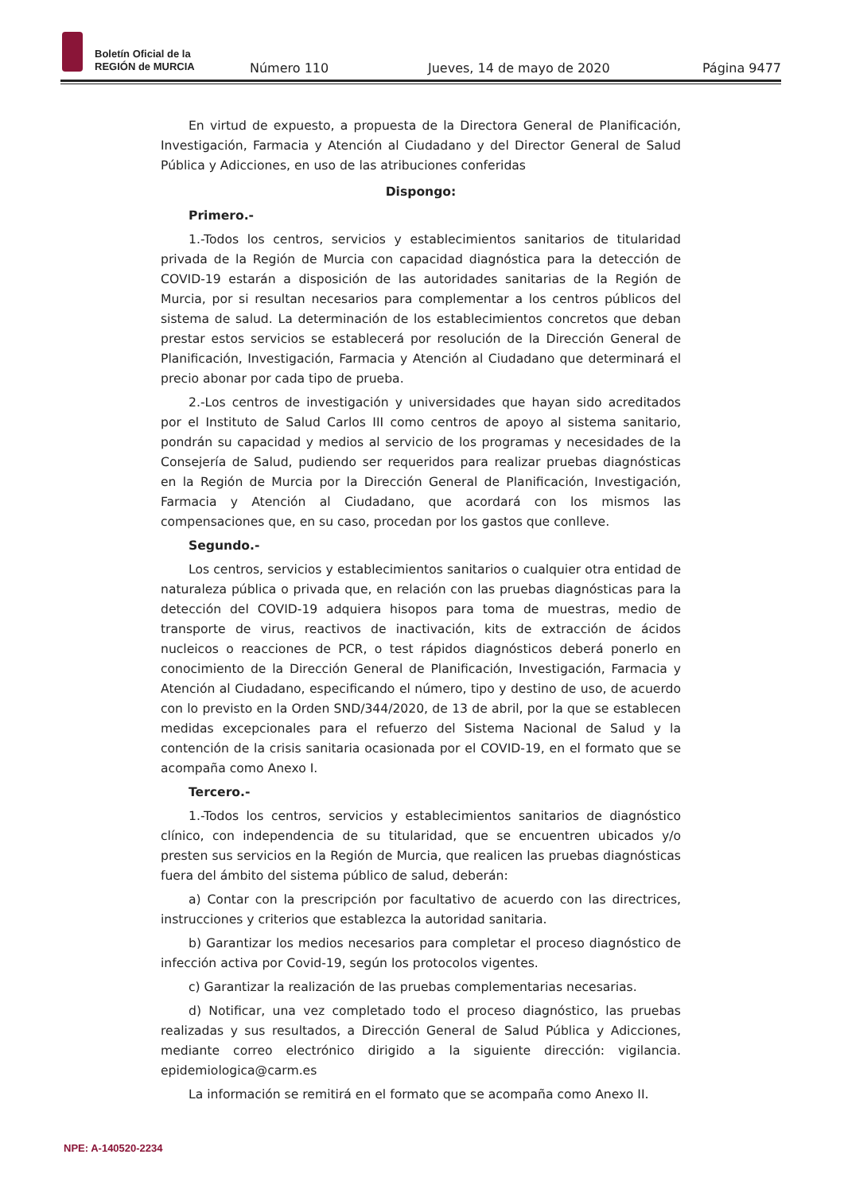Boletín Oficial de la
REGIÓN de MURCIA
Número 110 Jueves, 14 de mayo de 2020 Página 9477
En virtud de expuesto, a propuesta de la Directora General de Planificación, Investigación, Farmacia y Atención al Ciudadano y del Director General de Salud Pública y Adicciones, en uso de las atribuciones conferidas
Dispongo:
Primero.-
1.-Todos los centros, servicios y establecimientos sanitarios de titularidad privada de la Región de Murcia con capacidad diagnóstica para la detección de COVID-19 estarán a disposición de las autoridades sanitarias de la Región de Murcia, por si resultan necesarios para complementar a los centros públicos del sistema de salud. La determinación de los establecimientos concretos que deban prestar estos servicios se establecerá por resolución de la Dirección General de Planificación, Investigación, Farmacia y Atención al Ciudadano que determinará el precio abonar por cada tipo de prueba.
2.-Los centros de investigación y universidades que hayan sido acreditados por el Instituto de Salud Carlos III como centros de apoyo al sistema sanitario, pondrán su capacidad y medios al servicio de los programas y necesidades de la Consejería de Salud, pudiendo ser requeridos para realizar pruebas diagnósticas en la Región de Murcia por la Dirección General de Planificación, Investigación, Farmacia y Atención al Ciudadano, que acordará con los mismos las compensaciones que, en su caso, procedan por los gastos que conlleve.
Segundo.-
Los centros, servicios y establecimientos sanitarios o cualquier otra entidad de naturaleza pública o privada que, en relación con las pruebas diagnósticas para la detección del COVID-19 adquiera hisopos para toma de muestras, medio de transporte de virus, reactivos de inactivación, kits de extracción de ácidos nucleicos o reacciones de PCR, o test rápidos diagnósticos deberá ponerlo en conocimiento de la Dirección General de Planificación, Investigación, Farmacia y Atención al Ciudadano, especificando el número, tipo y destino de uso, de acuerdo con lo previsto en la Orden SND/344/2020, de 13 de abril, por la que se establecen medidas excepcionales para el refuerzo del Sistema Nacional de Salud y la contención de la crisis sanitaria ocasionada por el COVID-19, en el formato que se acompaña como Anexo I.
Tercero.-
1.-Todos los centros, servicios y establecimientos sanitarios de diagnóstico clínico, con independencia de su titularidad, que se encuentren ubicados y/o presten sus servicios en la Región de Murcia, que realicen las pruebas diagnósticas fuera del ámbito del sistema público de salud, deberán:
a) Contar con la prescripción por facultativo de acuerdo con las directrices, instrucciones y criterios que establezca la autoridad sanitaria.
b) Garantizar los medios necesarios para completar el proceso diagnóstico de infección activa por Covid-19, según los protocolos vigentes.
c) Garantizar la realización de las pruebas complementarias necesarias.
d) Notificar, una vez completado todo el proceso diagnóstico, las pruebas realizadas y sus resultados, a Dirección General de Salud Pública y Adicciones, mediante correo electrónico dirigido a la siguiente dirección: vigilancia. epidemiologica@carm.es
La información se remitirá en el formato que se acompaña como Anexo II.
NPE: A-140520-2234